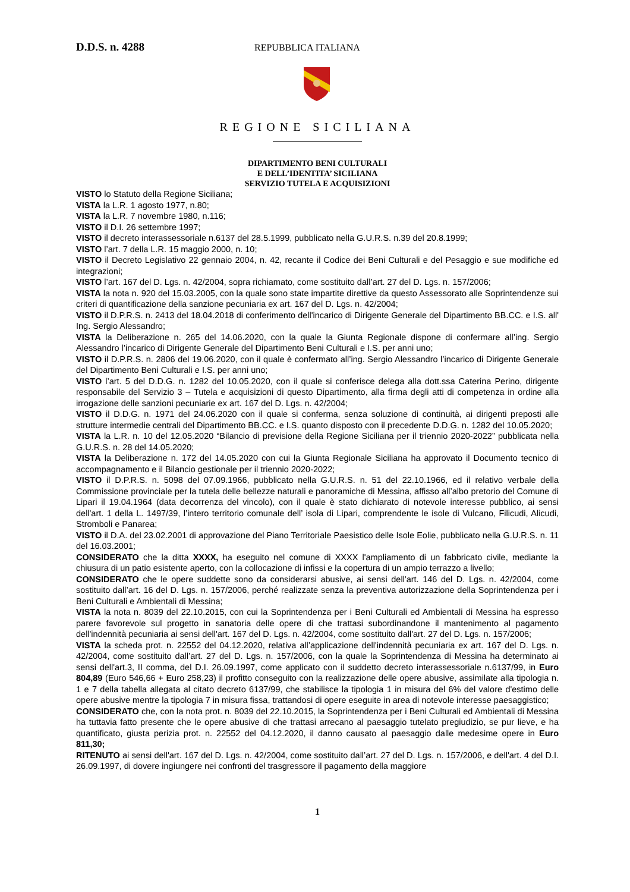D.D.S. n. 4288
REPUBBLICA ITALIANA
REGIONE SICILIANA
DIPARTIMENTO BENI CULTURALI
E DELL’IDENTITA’ SICILIANA
SERVIZIO TUTELA E ACQUISIZIONI
VISTO lo Statuto della Regione Siciliana;
VISTA la L.R. 1 agosto 1977, n.80;
VISTA la L.R. 7 novembre 1980, n.116;
VISTO il D.I. 26 settembre 1997;
VISTO il decreto interassessoriale n.6137 del 28.5.1999, pubblicato nella G.U.R.S. n.39 del 20.8.1999;
VISTO l’art. 7 della L.R. 15 maggio 2000, n. 10;
VISTO il Decreto Legislativo 22 gennaio 2004, n. 42, recante il Codice dei Beni Culturali e del Pesaggio e sue modifiche ed integrazioni;
VISTO l’art. 167 del D. Lgs. n. 42/2004, sopra richiamato, come sostituito dall’art. 27 del D. Lgs. n. 157/2006;
VISTA la nota n. 920 del 15.03.2005, con la quale sono state impartite direttive da questo Assessorato alle Soprintendenze sui criteri di quantificazione della sanzione pecuniaria ex art. 167 del D. Lgs. n. 42/2004;
VISTO il D.P.R.S. n. 2413 del 18.04.2018 di conferimento dell'incarico di Dirigente Generale del Dipartimento BB.CC. e I.S. all' Ing. Sergio Alessandro;
VISTA la Deliberazione n. 265 del 14.06.2020, con la quale la Giunta Regionale dispone di confermare all’ing. Sergio Alessandro l’incarico di Dirigente Generale del Dipartimento Beni Culturali e I.S. per anni uno;
VISTO il D.P.R.S. n. 2806 del 19.06.2020, con il quale è confermato all’ing. Sergio Alessandro l’incarico di Dirigente Generale del Dipartimento Beni Culturali e I.S. per anni uno;
VISTO l’art. 5 del D.D.G. n. 1282 del 10.05.2020, con il quale si conferisce delega alla dott.ssa Caterina Perino, dirigente responsabile del Servizio 3 – Tutela e acquisizioni di questo Dipartimento, alla firma degli atti di competenza in ordine alla irrogazione delle sanzioni pecuniarie ex art. 167 del D. Lgs. n. 42/2004;
VISTO il D.D.G. n. 1971 del 24.06.2020 con il quale si conferma, senza soluzione di continuità, ai dirigenti preposti alle strutture intermedie centrali del Dipartimento BB.CC. e I.S. quanto disposto con il precedente D.D.G. n. 1282 del 10.05.2020;
VISTA la L.R. n. 10 del 12.05.2020 “Bilancio di previsione della Regione Siciliana per il triennio 2020-2022” pubblicata nella G.U.R.S. n. 28 del 14.05.2020;
VISTA la Deliberazione n. 172 del 14.05.2020 con cui la Giunta Regionale Siciliana ha approvato il Documento tecnico di accompagnamento e il Bilancio gestionale per il triennio 2020-2022;
VISTO il D.P.R.S. n. 5098 del 07.09.1966, pubblicato nella G.U.R.S. n. 51 del 22.10.1966, ed il relativo verbale della Commissione provinciale per la tutela delle bellezze naturali e panoramiche di Messina, affisso all’albo pretorio del Comune di Lipari il 19.04.1964 (data decorrenza del vincolo), con il quale è stato dichiarato di notevole interesse pubblico, ai sensi dell'art. 1 della L. 1497/39, l’intero territorio comunale dell’ isola di Lipari, comprendente le isole di Vulcano, Filicudi, Alicudi, Stromboli e Panarea;
VISTO il D.A. del 23.02.2001 di approvazione del Piano Territoriale Paesistico delle Isole Eolie, pubblicato nella G.U.R.S. n. 11 del 16.03.2001;
CONSIDERATO che la ditta XXXX, ha eseguito nel comune di XXXX l'ampliamento di un fabbricato civile, mediante la chiusura di un patio esistente aperto, con la collocazione di infissi e la copertura di un ampio terrazzo a livello;
CONSIDERATO che le opere suddette sono da considerarsi abusive, ai sensi dell'art. 146 del D. Lgs. n. 42/2004, come sostituito dall’art. 16 del D. Lgs. n. 157/2006, perché realizzate senza la preventiva autorizzazione della Soprintendenza per i Beni Culturali e Ambientali di Messina;
VISTA la nota n. 8039 del 22.10.2015, con cui la Soprintendenza per i Beni Culturali ed Ambientali di Messina ha espresso parere favorevole sul progetto in sanatoria delle opere di che trattasi subordinandone il mantenimento al pagamento dell'indennità pecuniaria ai sensi dell'art. 167 del D. Lgs. n. 42/2004, come sostituito dall'art. 27 del D. Lgs. n. 157/2006;
VISTA la scheda prot. n. 22552 del 04.12.2020, relativa all’applicazione dell'indennità pecuniaria ex art. 167 del D. Lgs. n. 42/2004, come sostituito dall’art. 27 del D. Lgs. n. 157/2006, con la quale la Soprintendenza di Messina ha determinato ai sensi dell'art.3, II comma, del D.I. 26.09.1997, come applicato con il suddetto decreto interassessoriale n.6137/99, in Euro 804,89 (Euro 546,66 + Euro 258,23) il profitto conseguito con la realizzazione delle opere abusive, assimilate alla tipologia n. 1 e 7 della tabella allegata al citato decreto 6137/99, che stabilisce la tipologia 1 in misura del 6% del valore d'estimo delle opere abusive mentre la tipologia 7 in misura fissa, trattandosi di opere eseguite in area di notevole interesse paesaggistico;
CONSIDERATO che, con la nota prot. n. 8039 del 22.10.2015, la Soprintendenza per i Beni Culturali ed Ambientali di Messina ha tuttavia fatto presente che le opere abusive di che trattasi arrecano al paesaggio tutelato pregiudizio, se pur lieve, e ha quantificato, giusta perizia prot. n. 22552 del 04.12.2020, il danno causato al paesaggio dalle medesime opere in Euro 811,30;
RITENUTO ai sensi dell'art. 167 del D. Lgs. n. 42/2004, come sostituito dall’art. 27 del D. Lgs. n. 157/2006, e dell'art. 4 del D.I. 26.09.1997, di dovere ingiungere nei confronti del trasgressore il pagamento della maggiore
1